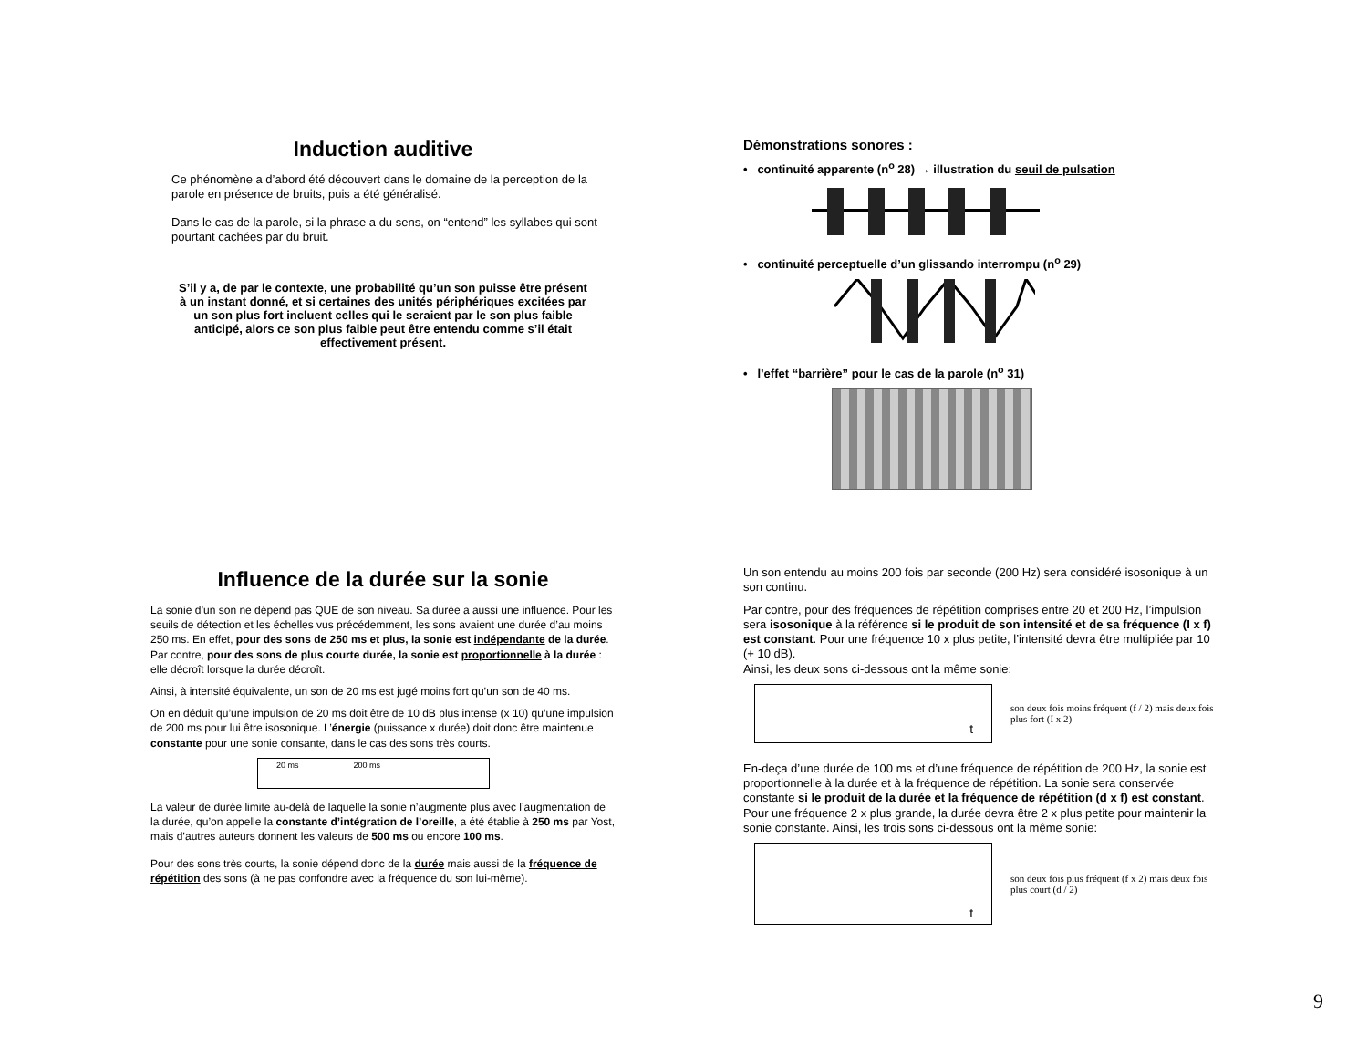Induction auditive
Ce phénomène a d’abord été découvert dans le domaine de la perception de la parole en présence de bruits, puis a été généralisé.
Dans le cas de la parole, si la phrase a du sens, on “entend” les syllabes qui sont pourtant cachées par du bruit.
S’il y a, de par le contexte, une probabilité qu’un son puisse être présent à un instant donné, et si certaines des unités périphériques excitées par un son plus fort incluent celles qui le seraient par le son plus faible anticipé, alors ce son plus faible peut être entendu comme s’il était effectivement présent.
Démonstrations sonores :
• continuité apparente (n<sup>o</sup> 28) → illustration du seuil de pulsation
• continuité perceptuelle d’un glissando interrompu (n<sup>o</sup> 29)
• l’effet “barrière” pour le cas de la parole (n<sup>o</sup> 31)
Influence de la durée sur la sonie
La sonie d’un son ne dépend pas QUE de son niveau. Sa durée a aussi une influence. Pour les seuils de détection et les échelles vus précédemment, les sons avaient une durée d’au moins 250 ms. En effet, pour des sons de 250 ms et plus, la sonie est indépendante de la durée. Par contre, pour des sons de plus courte durée, la sonie est proportionnelle à la durée : elle décroît lorsque la durée décroît.
Ainsi, à intensité équivalente, un son de 20 ms est jugé moins fort qu’un son de 40 ms.
On en déduit qu’une impulsion de 20 ms doit être de 10 dB plus intense (x 10) qu’une impulsion de 200 ms pour lui être isosonique. L’énergie (puissance x durée) doit donc être maintenue constante pour une sonie consante, dans le cas des sons très courts.
20 ms 200 ms
La valeur de durée limite au-delà de laquelle la sonie n’augmente plus avec l’augmentation de la durée, qu’on appelle la constante d’intégration de l’oreille, a été établie à 250 ms par Yost, mais d’autres auteurs donnent les valeurs de 500 ms ou encore 100 ms.
Pour des sons très courts, la sonie dépend donc de la durée mais aussi de la fréquence de répétition des sons (à ne pas confondre avec la fréquence du son lui-même).
Un son entendu au moins 200 fois par seconde (200 Hz) sera considéré isosonique à un son continu.
Par contre, pour des fréquences de répétition comprises entre 20 et 200 Hz, l’impulsion sera isosonique à la référence si le produit de son intensité et de sa fréquence (I x f) est constant. Pour une fréquence 10 x plus petite, l’intensité devra être multipliée par 10 (+ 10 dB).
Ainsi, les deux sons ci-dessous ont la même sonie:
t
son deux fois moins fréquent (f / 2) mais deux fois plus fort (I x 2)
En-deça d’une durée de 100 ms et d’une fréquence de répétition de 200 Hz, la sonie est proportionnelle à la durée et à la fréquence de répétition. La sonie sera conservée constante si le produit de la durée et la fréquence de répétition (d x f) est constant. Pour une fréquence 2 x plus grande, la durée devra être 2 x plus petite pour maintenir la sonie constante. Ainsi, les trois sons ci-dessous ont la même sonie:
t
son deux fois plus fréquent (f x 2) mais deux fois plus court (d / 2)
9